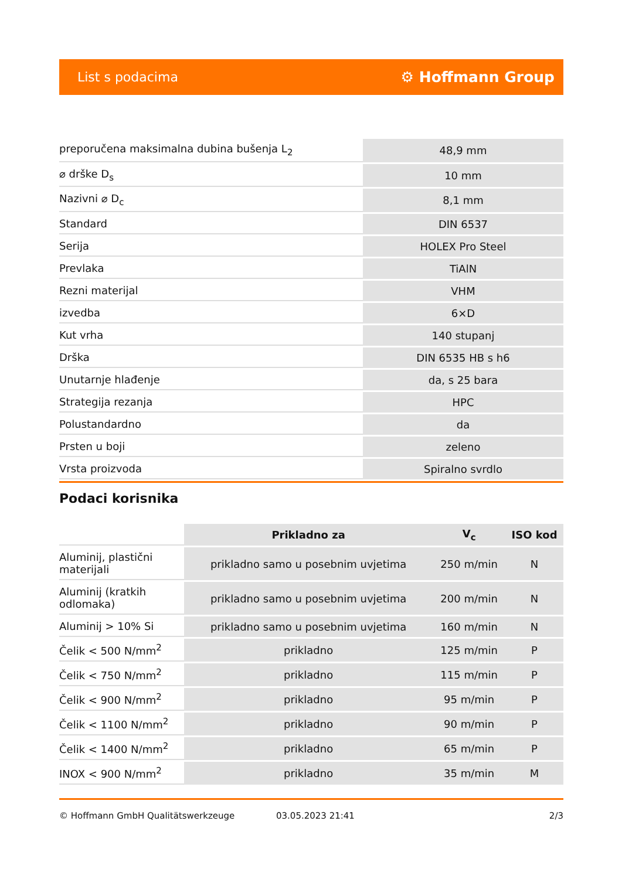List s podacima ⚙ Hoffmann Group
| preporučena maksimalna dubina bušenja L<sub>2</sub> | 48,9 mm |
| ⌀ drške D<sub>s</sub> | 10 mm |
| Nazivni ⌀ D<sub>c</sub> | 8,1 mm |
| Standard | DIN 6537 |
| Serija | HOLEX Pro Steel |
| Prevlaka | TiAlN |
| Rezni materijal | VHM |
| izvedba | 6×D |
| Kut vrha | 140 stupanj |
| Drška | DIN 6535 HB s h6 |
| Unutarnje hlađenje | da, s 25 bara |
| Strategija rezanja | HPC |
| Polustandardno | da |
| Prsten u boji | zeleno |
| Vrsta proizvoda | Spiralno svrdlo |
Podaci korisnika
| | Prikladno za | V<sub>c</sub> | ISO kod |
| --- | --- | --- | --- |
| Aluminij, plastični materijali | prikladno samo u posebnim uvjetima | 250 m/min | N |
| Aluminij (kratkih odlomaka) | prikladno samo u posebnim uvjetima | 200 m/min | N |
| Aluminij > 10% Si | prikladno samo u posebnim uvjetima | 160 m/min | N |
| Čelik < 500 N/mm<sup>2</sup> | prikladno | 125 m/min | P |
| Čelik < 750 N/mm<sup>2</sup> | prikladno | 115 m/min | P |
| Čelik < 900 N/mm<sup>2</sup> | prikladno | 95 m/min | P |
| Čelik < 1100 N/mm<sup>2</sup> | prikladno | 90 m/min | P |
| Čelik < 1400 N/mm<sup>2</sup> | prikladno | 65 m/min | P |
| INOX < 900 N/mm<sup>2</sup> | prikladno | 35 m/min | M |
© Hoffmann GmbH Qualitätswerkzeuge 03.05.2023 21:41 2/3